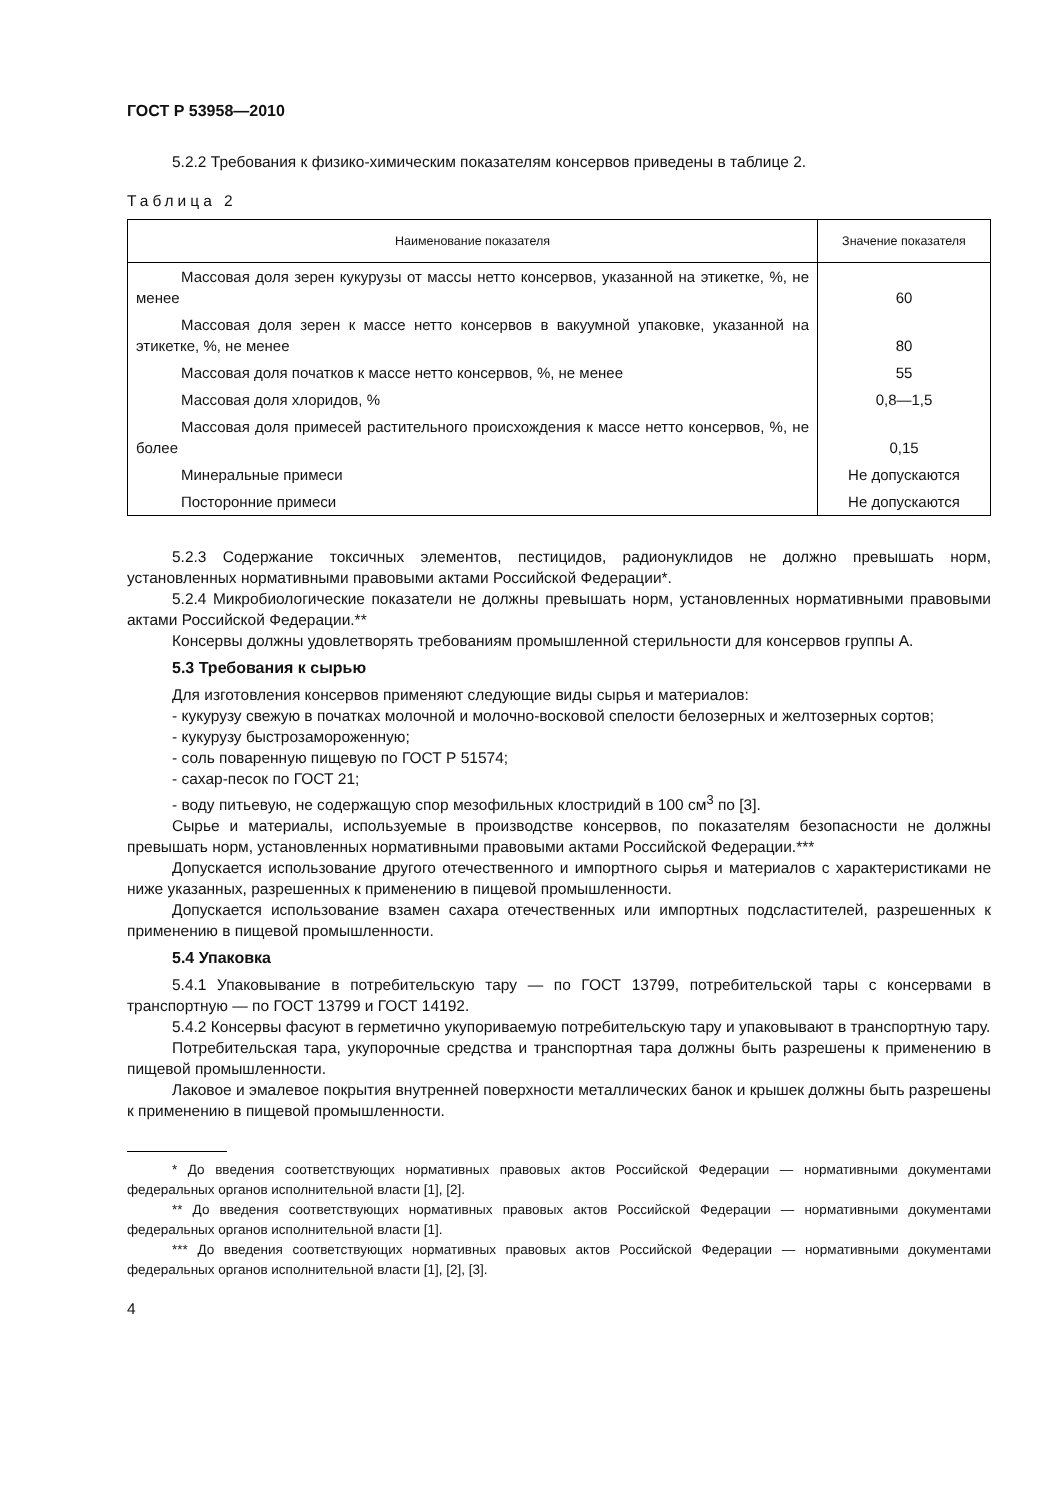ГОСТ Р 53958—2010
5.2.2 Требования к физико-химическим показателям консервов приведены в таблице 2.
Таблица 2
| Наименование показателя | Значение показателя |
| --- | --- |
| Массовая доля зерен кукурузы от массы нетто консервов, указанной на этикетке, %, не менее | 60 |
| Массовая доля зерен к массе нетто консервов в вакуумной упаковке, указанной на этикетке, %, не менее | 80 |
| Массовая доля початков к массе нетто консервов, %, не менее | 55 |
| Массовая доля хлоридов, % | 0,8—1,5 |
| Массовая доля примесей растительного происхождения к массе нетто консервов, %, не более | 0,15 |
| Минеральные примеси | Не допускаются |
| Посторонние примеси | Не допускаются |
5.2.3 Содержание токсичных элементов, пестицидов, радионуклидов не должно превышать норм, установленных нормативными правовыми актами Российской Федерации*.
5.2.4 Микробиологические показатели не должны превышать норм, установленных нормативными правовыми актами Российской Федерации.**
Консервы должны удовлетворять требованиям промышленной стерильности для консервов группы А.
5.3 Требования к сырью
Для изготовления консервов применяют следующие виды сырья и материалов:
- кукурузу свежую в початках молочной и молочно-восковой спелости белозерных и желтозерных сортов;
- кукурузу быстрозамороженную;
- соль поваренную пищевую по ГОСТ Р 51574;
- сахар-песок по ГОСТ 21;
- воду питьевую, не содержащую спор мезофильных клостридий в 100 см<sup>3</sup> по [3].
Сырье и материалы, используемые в производстве консервов, по показателям безопасности не должны превышать норм, установленных нормативными правовыми актами Российской Федерации.***
Допускается использование другого отечественного и импортного сырья и материалов с характеристиками не ниже указанных, разрешенных к применению в пищевой промышленности.
Допускается использование взамен сахара отечественных или импортных подсластителей, разрешенных к применению в пищевой промышленности.
5.4 Упаковка
5.4.1 Упаковывание в потребительскую тару — по ГОСТ 13799, потребительской тары с консервами в транспортную — по ГОСТ 13799 и ГОСТ 14192.
5.4.2 Консервы фасуют в герметично укупориваемую потребительскую тару и упаковывают в транспортную тару.
Потребительская тара, укупорочные средства и транспортная тара должны быть разрешены к применению в пищевой промышленности.
Лаковое и эмалевое покрытия внутренней поверхности металлических банок и крышек должны быть разрешены к применению в пищевой промышленности.
* До введения соответствующих нормативных правовых актов Российской Федерации — нормативными документами федеральных органов исполнительной власти [1], [2].
** До введения соответствующих нормативных правовых актов Российской Федерации — нормативными документами федеральных органов исполнительной власти [1].
*** До введения соответствующих нормативных правовых актов Российской Федерации — нормативными документами федеральных органов исполнительной власти [1], [2], [3].
4